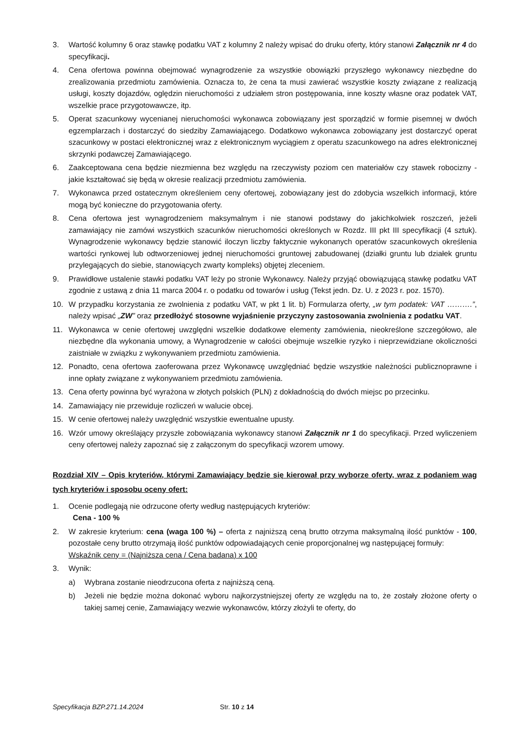3. Wartość kolumny 6 oraz stawkę podatku VAT z kolumny 2 należy wpisać do druku oferty, który stanowi Załącznik nr 4 do specyfikacji.
4. Cena ofertowa powinna obejmować wynagrodzenie za wszystkie obowiązki przyszłego wykonawcy niezbędne do zrealizowania przedmiotu zamówienia. Oznacza to, że cena ta musi zawierać wszystkie koszty związane z realizacją usługi, koszty dojazdów, oględzin nieruchomości z udziałem stron postępowania, inne koszty własne oraz podatek VAT, wszelkie prace przygotowawcze, itp.
5. Operat szacunkowy wycenianej nieruchomości wykonawca zobowiązany jest sporządzić w formie pisemnej w dwóch egzemplarzach i dostarczyć do siedziby Zamawiającego. Dodatkowo wykonawca zobowiązany jest dostarczyć operat szacunkowy w postaci elektronicznej wraz z elektronicznym wyciągiem z operatu szacunkowego na adres elektronicznej skrzynki podawczej Zamawiającego.
6. Zaakceptowana cena będzie niezmienna bez względu na rzeczywisty poziom cen materiałów czy stawek robocizny - jakie kształtować się będą w okresie realizacji przedmiotu zamówienia.
7. Wykonawca przed ostatecznym określeniem ceny ofertowej, zobowiązany jest do zdobycia wszelkich informacji, które mogą być konieczne do przygotowania oferty.
8. Cena ofertowa jest wynagrodzeniem maksymalnym i nie stanowi podstawy do jakichkolwiek roszczeń, jeżeli zamawiający nie zamówi wszystkich szacunków nieruchomości określonych w Rozdz. III pkt III specyfikacji (4 sztuk). Wynagrodzenie wykonawcy będzie stanowić iloczyn liczby faktycznie wykonanych operatów szacunkowych określenia wartości rynkowej lub odtworzeniowej jednej nieruchomości gruntowej zabudowanej (działki gruntu lub działek gruntu przylegających do siebie, stanowiących zwarty kompleks) objętej zleceniem.
9. Prawidłowe ustalenie stawki podatku VAT leży po stronie Wykonawcy. Należy przyjąć obowiązującą stawkę podatku VAT zgodnie z ustawą z dnia 11 marca 2004 r. o podatku od towarów i usług (Tekst jedn. Dz. U. z 2023 r. poz. 1570).
10. W przypadku korzystania ze zwolnienia z podatku VAT, w pkt 1 lit. b) Formularza oferty, „w tym podatek: VAT ……….”, należy wpisać „ZW” oraz przedłożyć stosowne wyjaśnienie przyczyny zastosowania zwolnienia z podatku VAT.
11. Wykonawca w cenie ofertowej uwzględni wszelkie dodatkowe elementy zamówienia, nieokreślone szczegółowo, ale niezbędne dla wykonania umowy, a Wynagrodzenie w całości obejmuje wszelkie ryzyko i nieprzewidziane okoliczności zaistniałe w związku z wykonywaniem przedmiotu zamówienia.
12. Ponadto, cena ofertowa zaoferowana przez Wykonawcę uwzględniać będzie wszystkie należności publicznoprawne i inne opłaty związane z wykonywaniem przedmiotu zamówienia.
13. Cena oferty powinna być wyrażona w złotych polskich (PLN) z dokładnością do dwóch miejsc po przecinku.
14. Zamawiający nie przewiduje rozliczeń w walucie obcej.
15. W cenie ofertowej należy uwzględnić wszystkie ewentualne upusty.
16. Wzór umowy określający przyszłe zobowiązania wykonawcy stanowi Załącznik nr 1 do specyfikacji. Przed wyliczeniem ceny ofertowej należy zapoznać się z załączonym do specyfikacji wzorem umowy.
Rozdział XIV – Opis kryteriów, którymi Zamawiający będzie się kierował przy wyborze oferty, wraz z podaniem wag tych kryteriów i sposobu oceny ofert:
1. Ocenie podlegają nie odrzucone oferty według następujących kryteriów:
Cena - 100 %
2. W zakresie kryterium: cena (waga 100 %) – oferta z najniższą ceną brutto otrzyma maksymalną ilość punktów - 100, pozostałe ceny brutto otrzymają ilość punktów odpowiadających cenie proporcjonalnej wg następującej formuły:
Wskaźnik ceny = (Najniższa cena / Cena badana) x 100
3. Wynik:
a) Wybrana zostanie nieodrzucona oferta z najniższą ceną.
b) Jeżeli nie będzie można dokonać wyboru najkorzystniejszej oferty ze względu na to, że zostały złożone oferty o takiej samej cenie, Zamawiający wezwie wykonawców, którzy złożyli te oferty, do
Specyfikacja BZP.271.14.2024 Str. 10 z 14